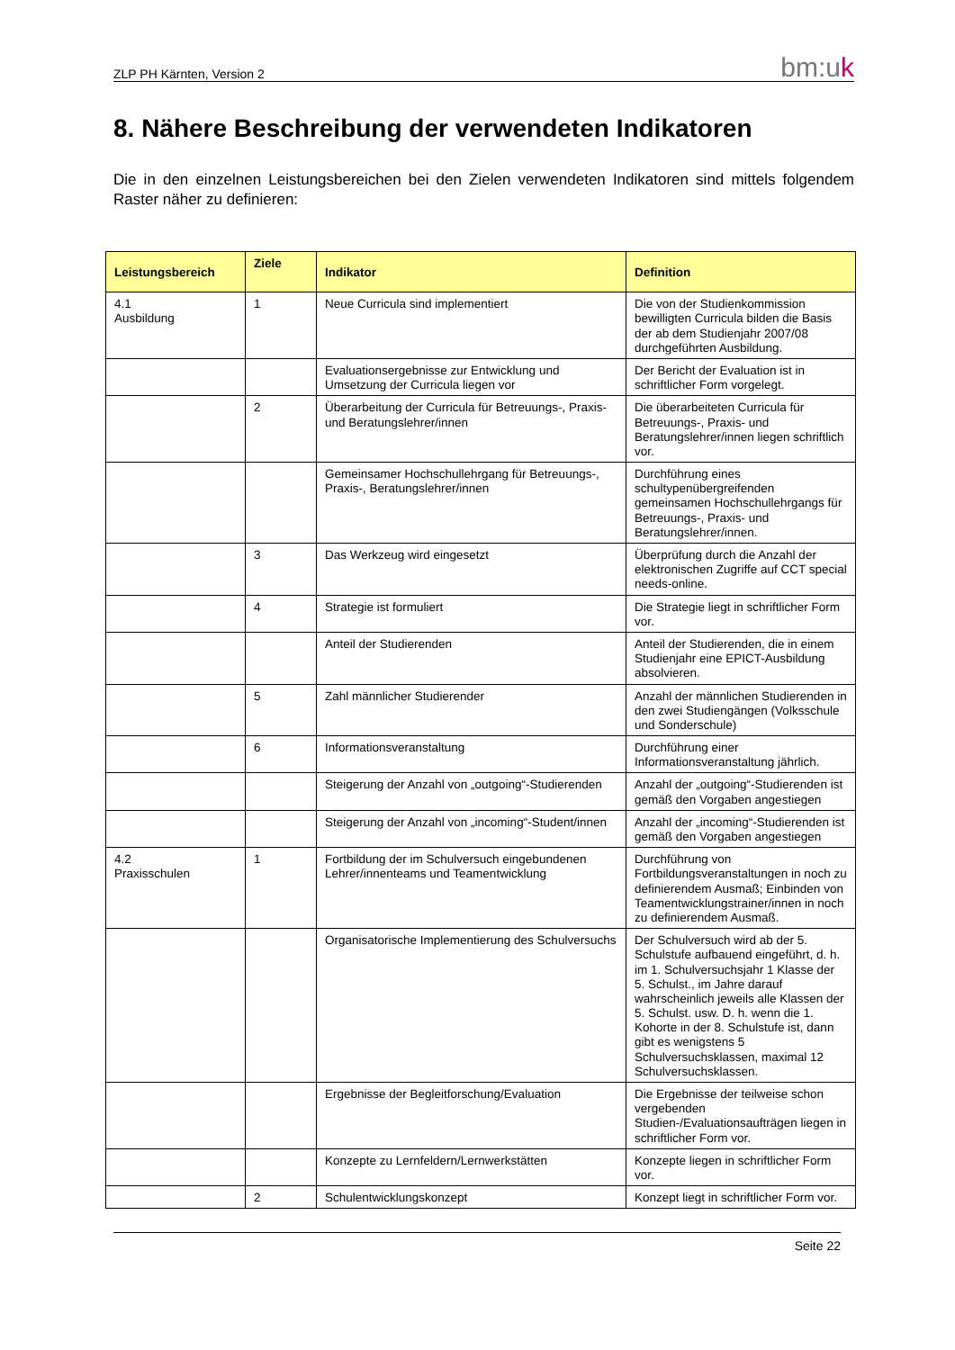ZLP PH Kärnten, Version 2 bm:uk
8. Nähere Beschreibung der verwendeten Indikatoren
Die in den einzelnen Leistungsbereichen bei den Zielen verwendeten Indikatoren sind mittels folgendem Raster näher zu definieren:
| Leistungsbereich | Ziele | Indikator | Definition |
| --- | --- | --- | --- |
| 4.1 Ausbildung | 1 | Neue Curricula sind implementiert | Die von der Studienkommission bewilligten Curricula bilden die Basis der ab dem Studienjahr 2007/08 durchgeführten Ausbildung. |
| | | Evaluationsergebnisse zur Entwicklung und Umsetzung der Curricula liegen vor | Der Bericht der Evaluation ist in schriftlicher Form vorgelegt. |
| | 2 | Überarbeitung der Curricula für Betreuungs-, Praxis- und Beratungslehrer/innen | Die überarbeiteten Curricula für Betreuungs-, Praxis- und Beratungslehrer/innen liegen schriftlich vor. |
| | | Gemeinsamer Hochschullehrgang für Betreuungs-, Praxis-, Beratungslehrer/innen | Durchführung eines schultypenübergreifenden gemeinsamen Hochschullehrgangs für Betreuungs-, Praxis- und Beratungslehrer/innen. |
| | 3 | Das Werkzeug wird eingesetzt | Überprüfung durch die Anzahl der elektronischen Zugriffe auf CCT special needs-online. |
| | 4 | Strategie ist formuliert | Die Strategie liegt in schriftlicher Form vor. |
| | | Anteil der Studierenden | Anteil der Studierenden, die in einem Studienjahr eine EPICT-Ausbildung absolvieren. |
| | 5 | Zahl männlicher Studierender | Anzahl der männlichen Studierenden in den zwei Studiengängen (Volksschule und Sonderschule) |
| | 6 | Informationsveranstaltung | Durchführung einer Informationsveranstaltung jährlich. |
| | | Steigerung der Anzahl von „outgoing“-Studierenden | Anzahl der „outgoing“-Studierenden ist gemäß den Vorgaben angestiegen |
| | | Steigerung der Anzahl von „incoming“-Student/innen | Anzahl der „incoming“-Studierenden ist gemäß den Vorgaben angestiegen |
| 4.2 Praxisschulen | 1 | Fortbildung der im Schulversuch eingebundenen Lehrer/innenteams und Teamentwicklung | Durchführung von Fortbildungsveranstaltungen in noch zu definierendem Ausmaß; Einbinden von Teamentwicklungstrainer/innen in noch zu definierendem Ausmaß. |
| | | Organisatorische Implementierung des Schulversuchs | Der Schulversuch wird ab der 5. Schulstufe aufbauend eingeführt, d. h. im 1. Schulversuchsjahr 1 Klasse der 5. Schulst., im Jahre darauf wahrscheinlich jeweils alle Klassen der 5. Schulst. usw. D. h. wenn die 1. Kohorte in der 8. Schulstufe ist, dann gibt es wenigstens 5 Schulversuchsklassen, maximal 12 Schulversuchsklassen. |
| | | Ergebnisse der Begleitforschung/Evaluation | Die Ergebnisse der teilweise schon vergebenden Studien-/Evaluationsaufträgen liegen in schriftlicher Form vor. |
| | | Konzepte zu Lernfeldern/Lernwerkstätten | Konzepte liegen in schriftlicher Form vor. |
| | 2 | Schulentwicklungskonzept | Konzept liegt in schriftlicher Form vor. |
Seite 22